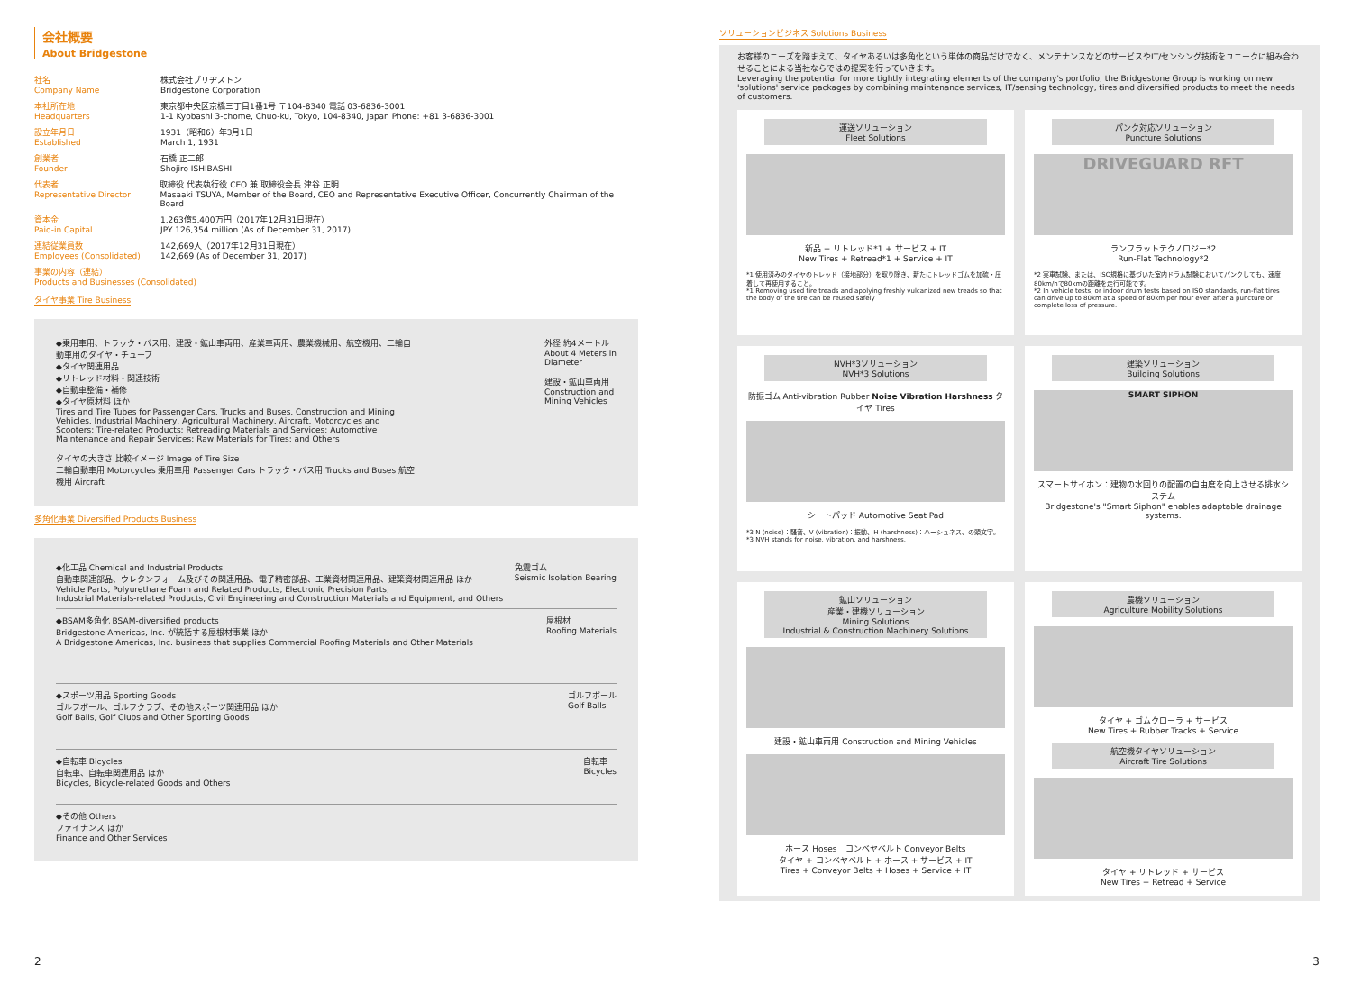会社概要
About Bridgestone
社名
Company Name
株式会社ブリヂストン
Bridgestone Corporation
本社所在地
Headquarters
東京都中央区京橋三丁目1番1号 〒104-8340 電話 03-6836-3001
1-1 Kyobashi 3-chome, Chuo-ku, Tokyo, 104-8340, Japan Phone: +81 3-6836-3001
設立年月日
Established
1931（昭和6）年3月1日
March 1, 1931
創業者
Founder
石橋 正二郎
Shojiro ISHIBASHI
代表者
Representative Director
取締役 代表執行役 CEO 兼 取締役会長 津谷 正明
Masaaki TSUYA, Member of the Board, CEO and Representative Executive Officer, Concurrently Chairman of the Board
資本金
Paid-in Capital
1,263億5,400万円（2017年12月31日現在）
JPY 126,354 million (As of December 31, 2017)
連結従業員数
Employees (Consolidated)
142,669人（2017年12月31日現在）
142,669 (As of December 31, 2017)
事業の内容（連結）
Products and Businesses (Consolidated)
タイヤ事業 Tire Business
◆乗用車用、トラック・バス用、建設・鉱山車両用、産業車両用、農業機械用、航空機用、二輪自動車用のタイヤ・チューブ
◆タイヤ関連用品
◆リトレッド材料・関連技術
◆自動車整備・補修
◆タイヤ原材料 ほか
Tires and Tire Tubes for Passenger Cars, Trucks and Buses, Construction and Mining Vehicles, Industrial Machinery, Agricultural Machinery, Aircraft, Motorcycles and Scooters; Tire-related Products; Retreading Materials and Services; Automotive Maintenance and Repair Services; Raw Materials for Tires; and Others
タイヤの大きさ 比較イメージ Image of Tire Size
二輪自動車用 Motorcycles 乗用車用 Passenger Cars トラック・バス用 Trucks and Buses 航空機用 Aircraft
外径 約4メートル About 4 Meters in Diameter
建設・鉱山車両用 Construction and Mining Vehicles
多角化事業 Diversified Products Business
◆化工品 Chemical and Industrial Products
自動車関連部品、ウレタンフォーム及びその関連用品、電子精密部品、工業資材関連用品、建築資材関連用品 ほか
Vehicle Parts, Polyurethane Foam and Related Products, Electronic Precision Parts,
Industrial Materials-related Products, Civil Engineering and Construction Materials and Equipment, and Others
免震ゴム
Seismic Isolation Bearing
◆BSAM多角化 BSAM-diversified products
Bridgestone Americas, Inc. が統括する屋根材事業 ほか
A Bridgestone Americas, Inc. business that supplies Commercial Roofing Materials and Other Materials
屋根材
Roofing Materials
◆スポーツ用品 Sporting Goods
ゴルフボール、ゴルフクラブ、その他スポーツ関連用品 ほか
Golf Balls, Golf Clubs and Other Sporting Goods
ゴルフボール
Golf Balls
◆自転車 Bicycles
自転車、自転車関連用品 ほか
Bicycles, Bicycle-related Goods and Others
自転車
Bicycles
◆その他 Others
ファイナンス ほか
Finance and Other Services
ソリューションビジネス Solutions Business
お客様のニーズを踏まえて、タイヤあるいは多角化という単体の商品だけでなく、メンテナンスなどのサービスやIT/センシング技術をユニークに組み合わせることによる当社ならではの提案を行っていきます。
Leveraging the potential for more tightly integrating elements of the company's portfolio, the Bridgestone Group is working on new 'solutions' service packages by combining maintenance services, IT/sensing technology, tires and diversified products to meet the needs of customers.
運送ソリューション
Fleet Solutions
新品 + リトレッド*1 + サービス + IT
New Tires + Retread*1 + Service + IT
*1 使用済みのタイヤのトレッド（接地部分）を取り除き、新たにトレッドゴムを加硫・圧着して再使用すること。
*1 Removing used tire treads and applying freshly vulcanized new treads so that the body of the tire can be reused safely
パンク対応ソリューション
Puncture Solutions
DRIVEGUARD RFT
ランフラットテクノロジー*2
Run-Flat Technology*2
*2 実車試験、または、ISO規格に基づいた室内ドラム試験においてパンクしても、速度80km/hで80kmの距離を走行可能です。
*2 In vehicle tests, or indoor drum tests based on ISO standards, run-flat tires can drive up to 80km at a speed of 80km per hour even after a puncture or complete loss of pressure.
NVH*3ソリューション
NVH*3 Solutions
防振ゴム Anti-vibration Rubber Noise Vibration Harshness タイヤ Tires
シートパッド Automotive Seat Pad
*3 N (noise)：騒音、V (vibration)：振動、H (harshness)：ハーシュネス、の頭文字。
*3 NVH stands for noise, vibration, and harshness.
建築ソリューション
Building Solutions
SMART SIPHON
スマートサイホン：建物の水回りの配置の自由度を向上させる排水システム
Bridgestone's "Smart Siphon" enables adaptable drainage systems.
鉱山ソリューション
産業・建機ソリューション
Mining Solutions
Industrial & Construction Machinery Solutions
建設・鉱山車両用 Construction and Mining Vehicles
ホース Hoses　コンベヤベルト Conveyor Belts
タイヤ + コンベヤベルト + ホース + サービス + IT
Tires + Conveyor Belts + Hoses + Service + IT
農機ソリューション
Agriculture Mobility Solutions
タイヤ + ゴムクローラ + サービス
New Tires + Rubber Tracks + Service
航空機タイヤソリューション
Aircraft Tire Solutions
タイヤ + リトレッド + サービス
New Tires + Retread + Service
2 3